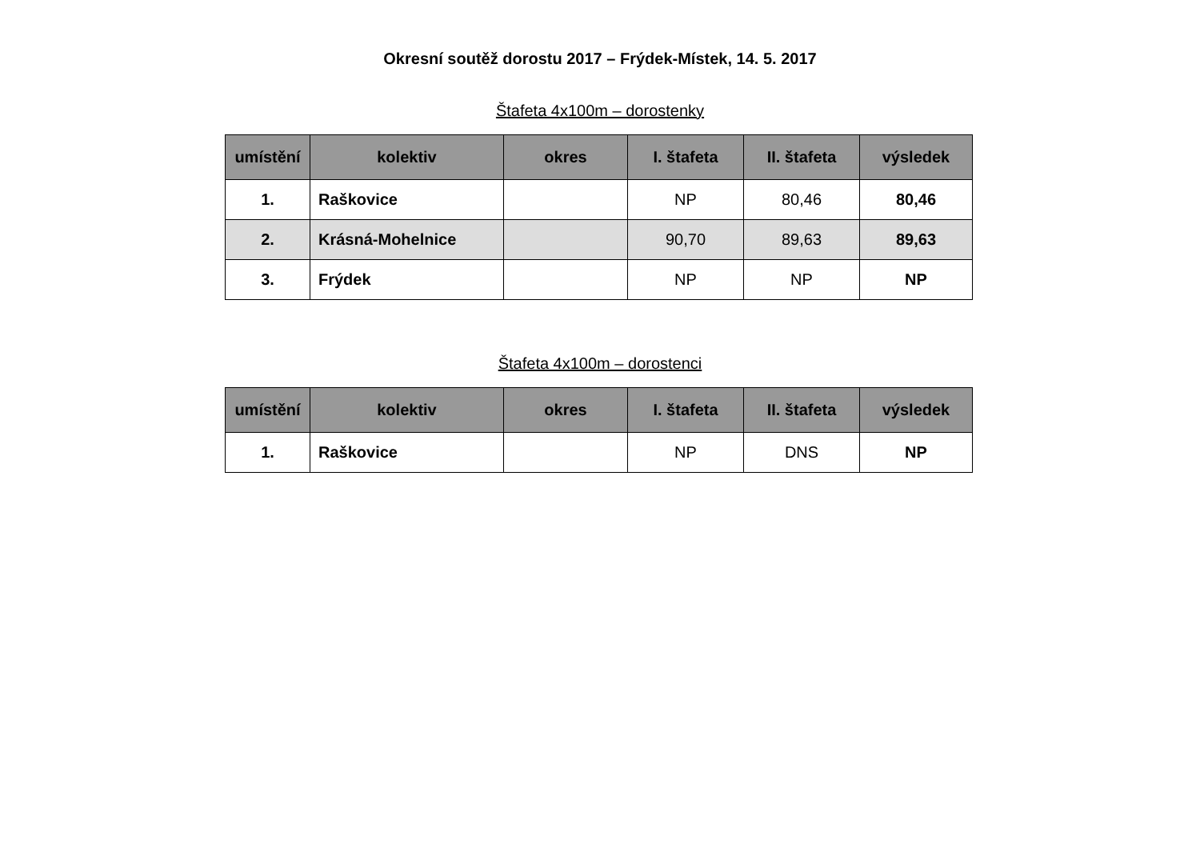Okresní soutěž dorostu 2017 – Frýdek-Místek, 14. 5. 2017
Štafeta 4x100m – dorostenky
| umístění | kolektiv | okres | I. štafeta | II. štafeta | výsledek |
| --- | --- | --- | --- | --- | --- |
| 1. | Raškovice | | NP | 80,46 | 80,46 |
| 2. | Krásná-Mohelnice | | 90,70 | 89,63 | 89,63 |
| 3. | Frýdek | | NP | NP | NP |
Štafeta 4x100m – dorostenci
| umístění | kolektiv | okres | I. štafeta | II. štafeta | výsledek |
| --- | --- | --- | --- | --- | --- |
| 1. | Raškovice | | NP | DNS | NP |